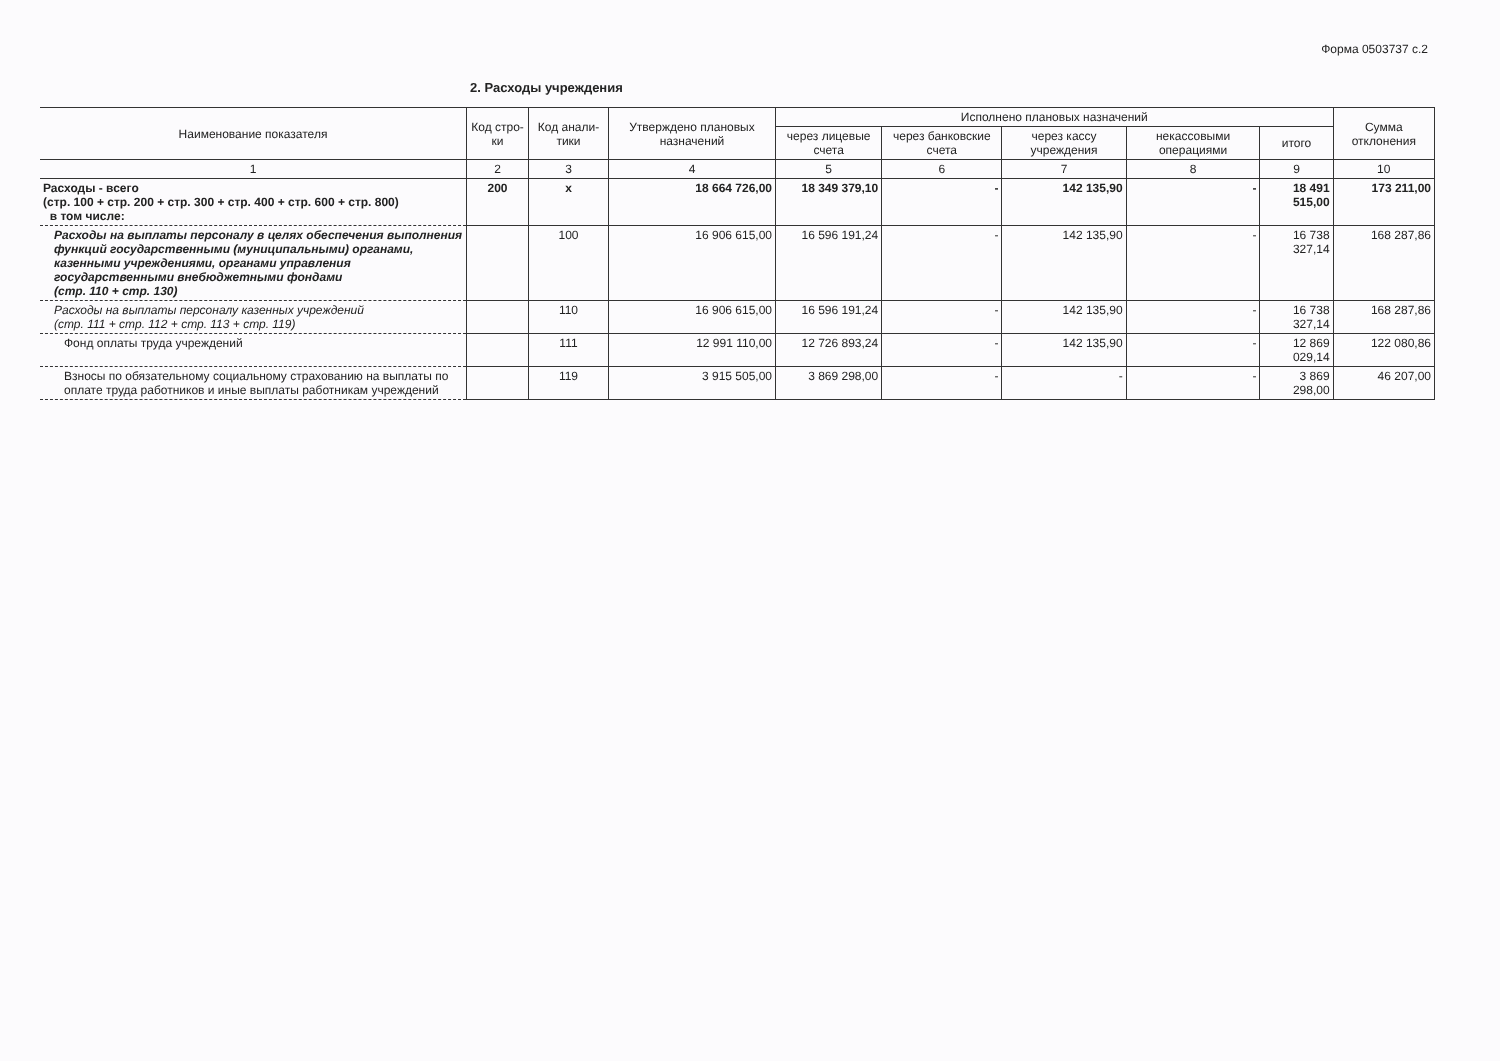Форма 0503737 с.2
2. Расходы учреждения
| Наименование показателя | Код стро-ки | Код анали-тики | Утверждено плановых назначений | Исполнено плановых назначений | | | | | Сумма отклонения |
| --- | --- | --- | --- | --- | --- | --- | --- | --- | --- |
| | | | | через лицевые счета | через банковские счета | через кассу учреждения | некассовыми операциями | итого | |
| 1 | 2 | 3 | 4 | 5 | 6 | 7 | 8 | 9 | 10 |
| Расходы - всего (стр. 100 + стр. 200 + стр. 300 + стр. 400 + стр. 600 + стр. 800) в том числе: | 200 | x | 18 664 726,00 | 18 349 379,10 | - | 142 135,90 | - | 18 491 515,00 | 173 211,00 |
| Расходы на выплаты персоналу в целях обеспечения выполнения функций государственными (муниципальными) органами, казенными учреждениями, органами управления государственными внебюджетными фондами (стр. 110 + стр. 130) | | 100 | 16 906 615,00 | 16 596 191,24 | - | 142 135,90 | - | 16 738 327,14 | 168 287,86 |
| Расходы на выплаты персоналу казенных учреждений (стр. 111 + стр. 112 + стр. 113 + стр. 119) | | 110 | 16 906 615,00 | 16 596 191,24 | - | 142 135,90 | - | 16 738 327,14 | 168 287,86 |
| Фонд оплаты труда учреждений | | 111 | 12 991 110,00 | 12 726 893,24 | - | 142 135,90 | - | 12 869 029,14 | 122 080,86 |
| Взносы по обязательному социальному страхованию на выплаты по оплате труда работников и иные выплаты работникам учреждений | | 119 | 3 915 505,00 | 3 869 298,00 | - | - | - | 3 869 298,00 | 46 207,00 |